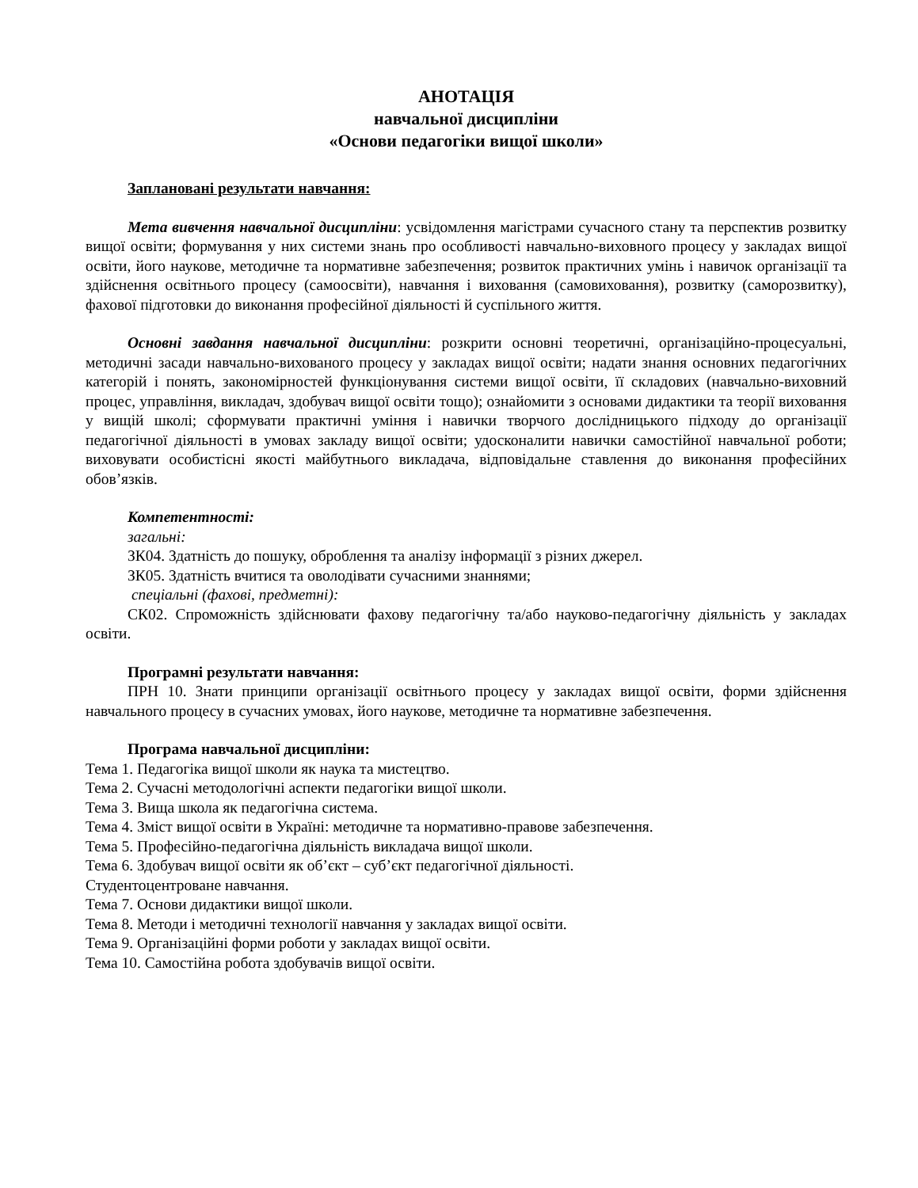АНОТАЦІЯ
навчальної дисципліни
«Основи педагогіки вищої школи»
Заплановані результати навчання:
Мета вивчення навчальної дисципліни: усвідомлення магістрами сучасного стану та перспектив розвитку вищої освіти; формування у них системи знань про особливості навчально-виховного процесу у закладах вищої освіти, його наукове, методичне та нормативне забезпечення; розвиток практичних умінь і навичок організації та здійснення освітнього процесу (самоосвіти), навчання і виховання (самовиховання), розвитку (саморозвитку), фахової підготовки до виконання професійної діяльності й суспільного життя.
Основні завдання навчальної дисципліни: розкрити основні теоретичні, організаційно-процесуальні, методичні засади навчально-вихованого процесу у закладах вищої освіти; надати знання основних педагогічних категорій і понять, закономірностей функціонування системи вищої освіти, її складових (навчально-виховний процес, управління, викладач, здобувач вищої освіти тощо); ознайомити з основами дидактики та теорії виховання у вищій школі; сформувати практичні уміння і навички творчого дослідницького підходу до організації педагогічної діяльності в умовах закладу вищої освіти; удосконалити навички самостійної навчальної роботи; виховувати особистісні якості майбутнього викладача, відповідальне ставлення до виконання професійних обов’язків.
Компетентності:
загальні:
ЗК04. Здатність до пошуку, оброблення та аналізу інформації з різних джерел.
ЗК05. Здатність вчитися та оволодівати сучасними знаннями;
спеціальні (фахові, предметні):
СК02. Спроможність здійснювати фахову педагогічну та/або науково-педагогічну діяльність у закладах освіти.
Програмні результати навчання:
ПРН 10. Знати принципи організації освітнього процесу у закладах вищої освіти, форми здійснення навчального процесу в сучасних умовах, його наукове, методичне та нормативне забезпечення.
Програма навчальної дисципліни:
Тема 1. Педагогіка вищої школи як наука та мистецтво.
Тема 2. Сучасні методологічні аспекти педагогіки вищої школи.
Тема 3. Вища школа як педагогічна система.
Тема 4. Зміст вищої освіти в Україні: методичне та нормативно-правове забезпечення.
Тема 5. Професійно-педагогічна діяльність викладача вищої школи.
Тема 6. Здобувач вищої освіти як об’єкт – суб’єкт педагогічної діяльності.
Студентоцентроване навчання.
Тема 7. Основи дидактики вищої школи.
Тема 8. Методи і методичні технології навчання у закладах вищої освіти.
Тема 9. Організаційні форми роботи у закладах вищої освіти.
Тема 10. Самостійна робота здобувачів вищої освіти.